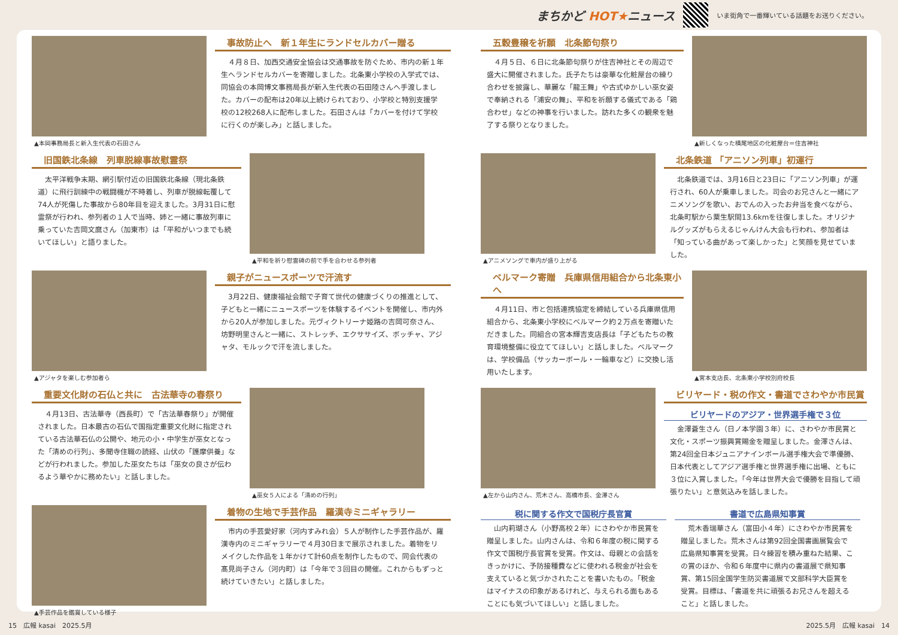まちかど HOT★ニュース
いま街角で一番輝いている話題をお送りください。
▲本岡事務局長と新入生代表の石田さん
事故防止へ　新１年生にランドセルカバー贈る
４月８日、加西交通安全協会は交通事故を防ぐため、市内の新１年生へランドセルカバーを寄贈しました。北条東小学校の入学式では、同協会の本岡博文事務局長が新入生代表の石田陸さんへ手渡しました。カバーの配布は20年以上続けられており、小学校と特別支援学校の12校268人に配布しました。石田さんは「カバーを付けて学校に行くのが楽しみ」と話しました。
旧国鉄北条線　列車脱線事故慰霊祭
太平洋戦争末期、網引駅付近の旧国鉄北条線（現北条鉄道）に飛行訓練中の戦闘機が不時着し、列車が脱線転覆して74人が死傷した事故から80年目を迎えました。3月31日に慰霊祭が行われ、参列者の１人で当時、姉と一緒に事故列車に乗っていた吉岡文麿さん（加東市）は「平和がいつまでも続いてほしい」と語りました。
▲平和を祈り慰霊碑の前で手を合わせる参列者
▲アジャタを楽しむ参加者ら
親子がニュースポーツで汗流す
3月22日、健康福祉会館で子育て世代の健康づくりの推進として、子どもと一緒にニュースポーツを体験するイベントを開催し、市内外から20人が参加しました。元ヴィクトリーナ姫路の吉岡可奈さん、坊野明里さんと一緒に、ストレッチ、エクササイズ、ボッチャ、アジャタ、モルックで汗を流しました。
重要文化財の石仏と共に　古法華寺の春祭り
４月13日、古法華寺（西長町）で「古法華春祭り」が開催されました。日本最古の石仏で国指定重要文化財に指定されている古法華石仏の公開や、地元の小・中学生が巫女となった「清めの行列」、多聞寺住職の読経、山伏の「護摩供養」などが行われました。参加した巫女たちは「巫女の良さが伝わるよう華やかに務めたい」と話しました。
▲巫女５人による「清めの行列」
▲手芸作品を鑑賞している様子
着物の生地で手芸作品　羅漢寺ミニギャラリー
市内の手芸愛好家（河内すみれ会）５人が制作した手芸作品が、羅漢寺内のミニギャラリーで４月30日まで展示されました。着物をリメイクした作品を１年かけて計60点を制作したもので、同会代表の髙見尚子さん（河内町）は「今年で３回目の開催。これからもずっと続けていきたい」と話しました。
五穀豊穣を祈願　北条節句祭り
４月５日、６日に北条節句祭りが住吉神社とその周辺で盛大に開催されました。氏子たちは豪華な化粧屋台の練り合わせを披露し、華麗な「龍王舞」や古式ゆかしい巫女姿で奉納される「浦安の舞」、平和を祈願する儀式である「鶏合わせ」などの神事を行いました。訪れた多くの観衆を魅了する祭りとなりました。
▲新しくなった横尾地区の化粧屋台＝住吉神社
▲アニメソングで車内が盛り上がる
北条鉄道 「アニソン列車」初運行
北条鉄道では、3月16日と23日に「アニソン列車」が運行され、60人が乗車しました。司会のお兄さんと一緒にアニメソングを歌い、おでんの入ったお弁当を食べながら、北条町駅から粟生駅間13.6kmを往復しました。オリジナルグッズがもらえるじゃんけん大会も行われ、参加者は「知っている曲があって楽しかった」と笑顔を見せていました。
ベルマーク寄贈　兵庫県信用組合から北条東小へ
４月11日、市と包括連携協定を締結している兵庫県信用組合から、北条東小学校にベルマーク約２万点を寄贈いただきました。同組合の宮本輝吉支店長は「子どもたちの教育環境整備に役立ててほしい」と話しました。ベルマークは、学校備品（サッカーボール・一輪車など）に交換し活用いたします。
▲宮本支店長、北条東小学校別府校長
▲左から山内さん、荒木さん、高橋市長、金澤さん
ビリヤード・税の作文・書道でさわやか市民賞
ビリヤードのアジア・世界選手権で３位
金澤蒼生さん（日ノ本学園３年）に、さわやか市民賞と文化・スポーツ振興賞賜金を贈呈しました。金澤さんは、第24回全日本ジュニアナインボール選手権大会で準優勝、日本代表としてアジア選手権と世界選手権に出場、ともに３位に入賞しました。「今年は世界大会で優勝を目指して頑張りたい」と意気込みを話しました。
税に関する作文で国税庁長官賞
山内莉瑚さん（小野高校２年）にさわやか市民賞を贈呈しました。山内さんは、令和６年度の税に関する作文で国税庁長官賞を受賞。作文は、母親との会話をきっかけに、予防接種費などに使われる税金が社会を支えていると気づかされたことを書いたもの。「税金はマイナスの印象があるけれど、与えられる面もあることにも気づいてほしい」と話しました。
書道で広島県知事賞
荒木香瑞華さん（富田小４年）にさわやか市民賞を贈呈しました。荒木さんは第92回全国書画展覧会で広島県知事賞を受賞。日々練習を積み重ねた結果、この賞のほか、令和６年度中に県内の書道展で県知事賞、第15回全国学生防災書道展で文部科学大臣賞を受賞。目標は、「書道を共に頑張るお兄さんを超えること」と話しました。
15　広報 kasai　2025.5月 2025.5月　広報 kasai　14